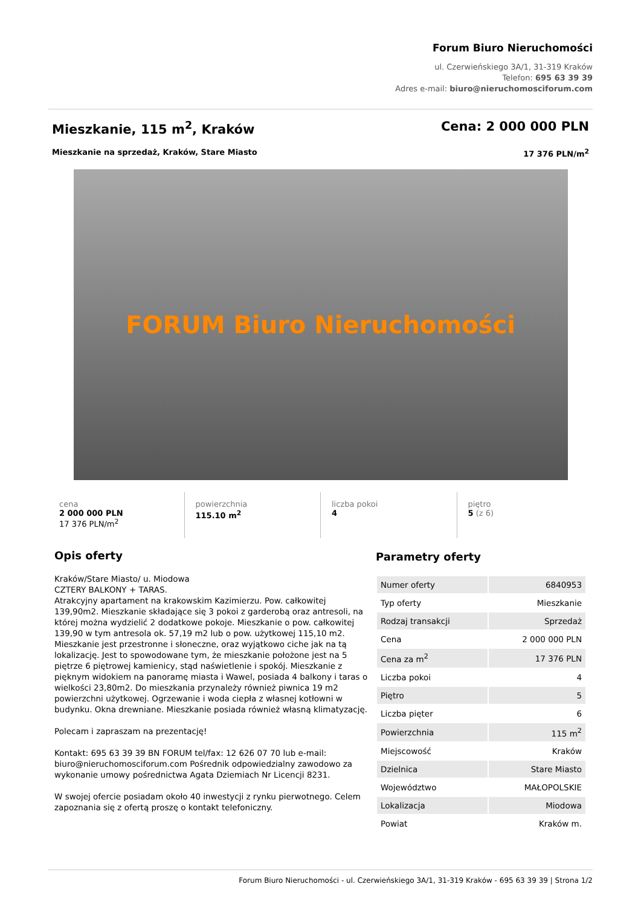Forum Biuro Nieruchomości
ul. Czerwieńskiego 3A/1, 31-319 Kraków
Telefon: 695 63 39 39
Adres e-mail: biuro@nieruchomosciforum.com
Mieszkanie, 115 m<sup>2</sup>, Kraków Cena: 2 000 000 PLN
Mieszkanie na sprzedaż, Kraków, Stare Miasto 17 376 PLN/m<sup>2</sup>
FORUM Biuro Nieruchomości
cena
2 000 000 PLN
17 376 PLN/m<sup>2</sup>
powierzchnia
115.10 m<sup>2</sup>
liczba pokoi
4
piętro
5 (z 6)
Opis oferty
Kraków/Stare Miasto/ u. Miodowa
CZTERY BALKONY + TARAS.
Atrakcyjny apartament na krakowskim Kazimierzu. Pow. całkowitej 139,90m2. Mieszkanie składające się 3 pokoi z garderobą oraz antresoli, na której można wydzielić 2 dodatkowe pokoje. Mieszkanie o pow. całkowitej 139,90 w tym antresola ok. 57,19 m2 lub o pow. użytkowej 115,10 m2. Mieszkanie jest przestronne i słoneczne, oraz wyjątkowo ciche jak na tą lokalizację. Jest to spowodowane tym, że mieszkanie położone jest na 5 piętrze 6 piętrowej kamienicy, stąd naświetlenie i spokój. Mieszkanie z pięknym widokiem na panoramę miasta i Wawel, posiada 4 balkony i taras o wielkości 23,80m2. Do mieszkania przynależy również piwnica 19 m2 powierzchni użytkowej. Ogrzewanie i woda ciepła z własnej kotłowni w budynku. Okna drewniane. Mieszkanie posiada również własną klimatyzację.
Polecam i zapraszam na prezentację!
Kontakt: 695 63 39 39 BN FORUM tel/fax: 12 626 07 70 lub e-mail: biuro@nieruchomosciforum.com Pośrednik odpowiedzialny zawodowo za wykonanie umowy pośrednictwa Agata Dziemiach Nr Licencji 8231.
W swojej ofercie posiadam około 40 inwestycji z rynku pierwotnego. Celem zapoznania się z ofertą proszę o kontakt telefoniczny.
Parametry oferty
| Numer oferty | 6840953 |
| Typ oferty | Mieszkanie |
| Rodzaj transakcji | Sprzedaż |
| Cena | 2 000 000 PLN |
| Cena za m<sup>2</sup> | 17 376 PLN |
| Liczba pokoi | 4 |
| Piętro | 5 |
| Liczba pięter | 6 |
| Powierzchnia | 115 m<sup>2</sup> |
| Miejscowość | Kraków |
| Dzielnica | Stare Miasto |
| Województwo | MAŁOPOLSKIE |
| Lokalizacja | Miodowa |
| Powiat | Kraków m. |
Forum Biuro Nieruchomości - ul. Czerwieńskiego 3A/1, 31-319 Kraków - 695 63 39 39 | Strona 1/2